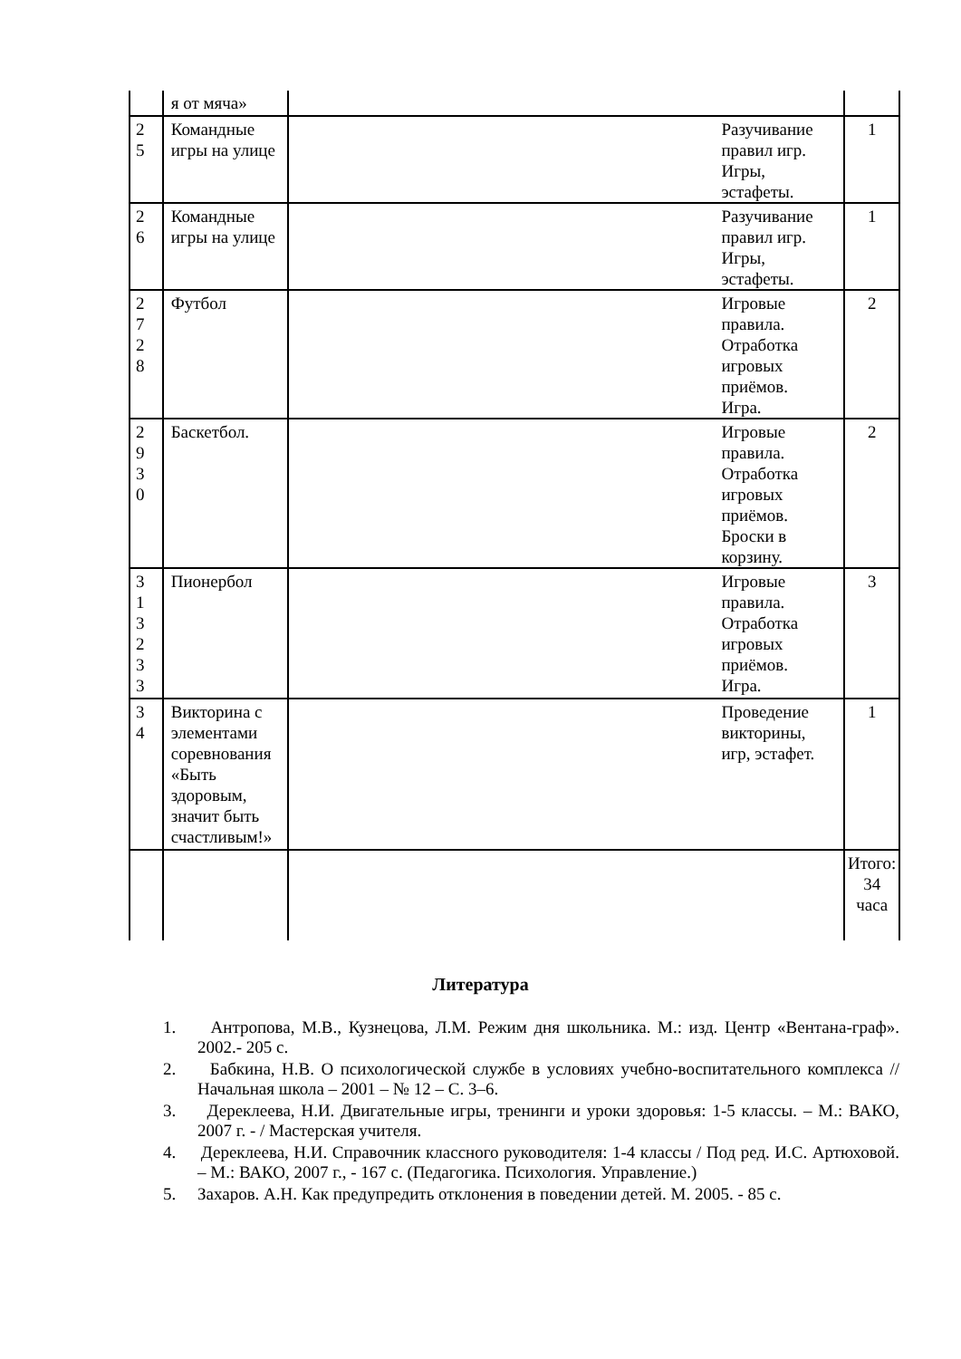| | я от мяча» | | |
| 2 5 | Командные игры на улице | Разучивание правил игр. Игры, эстафеты. | 1 |
| 2 6 | Командные игры на улице | Разучивание правил игр. Игры, эстафеты. | 1 |
| 2 7 2 8 | Футбол | Игровые правила. Отработка игровых приёмов. Игра. | 2 |
| 2 9 3 0 | Баскетбол. | Игровые правила. Отработка игровых приёмов. Броски в корзину. | 2 |
| 3 1 3 2 3 3 | Пионербол | Игровые правила. Отработка игровых приёмов. Игра. | 3 |
| 3 4 | Викторина с элементами соревнования «Быть здоровым, значит быть счастливым!» | Проведение викторины, игр, эстафет. | 1 |
| | | | Итого: 34 часа |
Литература
1. Антропова, М.В., Кузнецова, Л.М. Режим дня школьника. М.: изд. Центр «Вентана-граф». 2002.- 205 с.
2. Бабкина, Н.В. О психологической службе в условиях учебно-воспитательного комплекса // Начальная школа – 2001 – № 12 – С. 3–6.
3. Дереклеева, Н.И. Двигательные игры, тренинги и уроки здоровья: 1-5 классы. – М.: ВАКО, 2007 г. - / Мастерская учителя.
4. Дереклеева, Н.И. Справочник классного руководителя: 1-4 классы / Под ред. И.С. Артюховой. – М.: ВАКО, 2007 г., - 167 с. (Педагогика. Психология. Управление.)
5. Захаров. А.Н. Как предупредить отклонения в поведении детей. М. 2005. - 85 с.